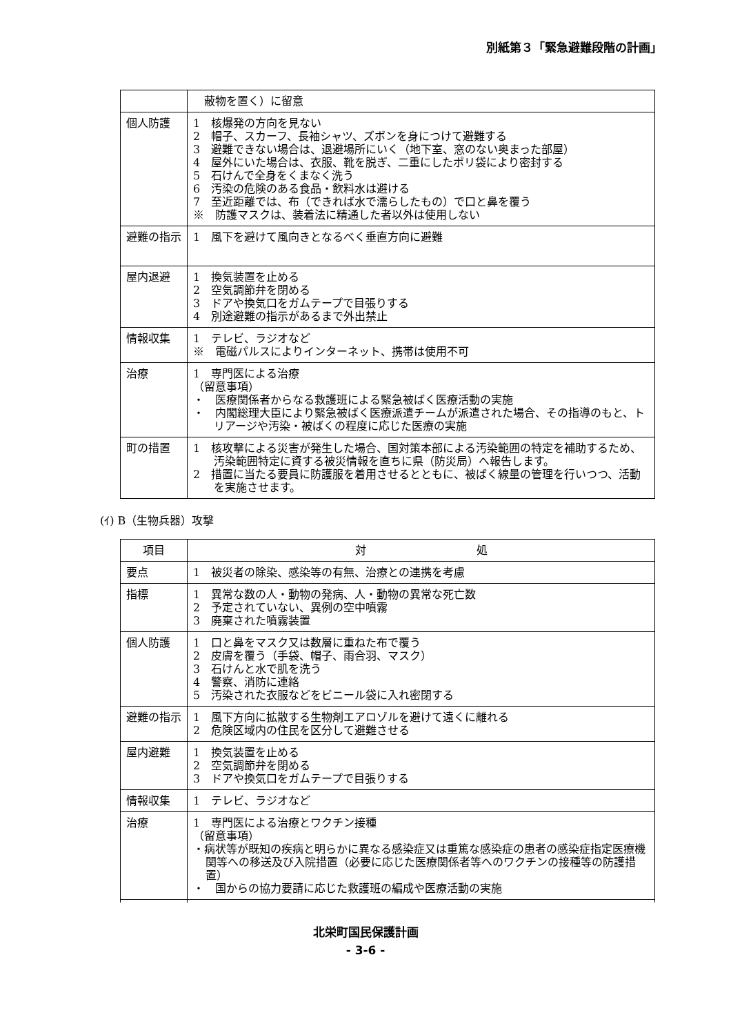別紙第３「緊急避難段階の計画」
| | 蔽物を置く）に留意 |
| 個人防護 | 1 核爆発の方向を見ない 2 帽子、スカーフ、長袖シャツ、ズボンを身につけて避難する 3 避難できない場合は、退避場所にいく（地下室、窓のない奥まった部屋） 4 屋外にいた場合は、衣服、靴を脱ぎ、二重にしたポリ袋により密封する 5 石けんで全身をくまなく洗う 6 汚染の危険のある食品・飲料水は避ける 7 至近距離では、布（できれば水で濡らしたもの）で口と鼻を覆う ※ 防護マスクは、装着法に精通した者以外は使用しない |
| 避難の指示 | 1 風下を避けて風向きとなるべく垂直方向に避難 |
| 屋内退避 | 1 換気装置を止める 2 空気調節弁を閉める 3 ドアや換気口をガムテープで目張りする 4 別途避難の指示があるまで外出禁止 |
| 情報収集 | 1 テレビ、ラジオなど ※ 電磁パルスによりインターネット、携帯は使用不可 |
| 治療 | 1 専門医による治療 （留意事項） ・ 医療関係者からなる救護班による緊急被ばく医療活動の実施 ・ 内閣総理大臣により緊急被ばく医療派遣チームが派遣された場合、その指導のもと、トリアージや汚染・被ばくの程度に応じた医療の実施 |
| 町の措置 | 1 核攻撃による災害が発生した場合、国対策本部による汚染範囲の特定を補助するため、汚染範囲特定に資する被災情報を直ちに県（防災局）へ報告します。 2 措置に当たる要員に防護服を着用させるとともに、被ばく線量の管理を行いつつ、活動を実施させます。 |
(ｲ) B（生物兵器）攻撃
| 項目 | 対 処 |
| --- | --- |
| 要点 | 1 被災者の除染、感染等の有無、治療との連携を考慮 |
| 指標 | 1 異常な数の人・動物の発病、人・動物の異常な死亡数 2 予定されていない、異例の空中噴霧 3 廃棄された噴霧装置 |
| 個人防護 | 1 口と鼻をマスク又は数層に重ねた布で覆う 2 皮膚を覆う（手袋、帽子、雨合羽、マスク） 3 石けんと水で肌を洗う 4 警察、消防に連絡 5 汚染された衣服などをビニール袋に入れ密閉する |
| 避難の指示 | 1 風下方向に拡散する生物剤エアロゾルを避けて遠くに離れる 2 危険区域内の住民を区分して避難させる |
| 屋内避難 | 1 換気装置を止める 2 空気調節弁を閉める 3 ドアや換気口をガムテープで目張りする |
| 情報収集 | 1 テレビ、ラジオなど |
| 治療 | 1 専門医による治療とワクチン接種 （留意事項） ・病状等が既知の疾病と明らかに異なる感染症又は重篤な感染症の患者の感染症指定医療機関等への移送及び入院措置（必要に応じた医療関係者等へのワクチンの接種等の防護措置） ・ 国からの協力要請に応じた救護班の編成や医療活動の実施 |
北栄町国民保護計画
- 3-6 -